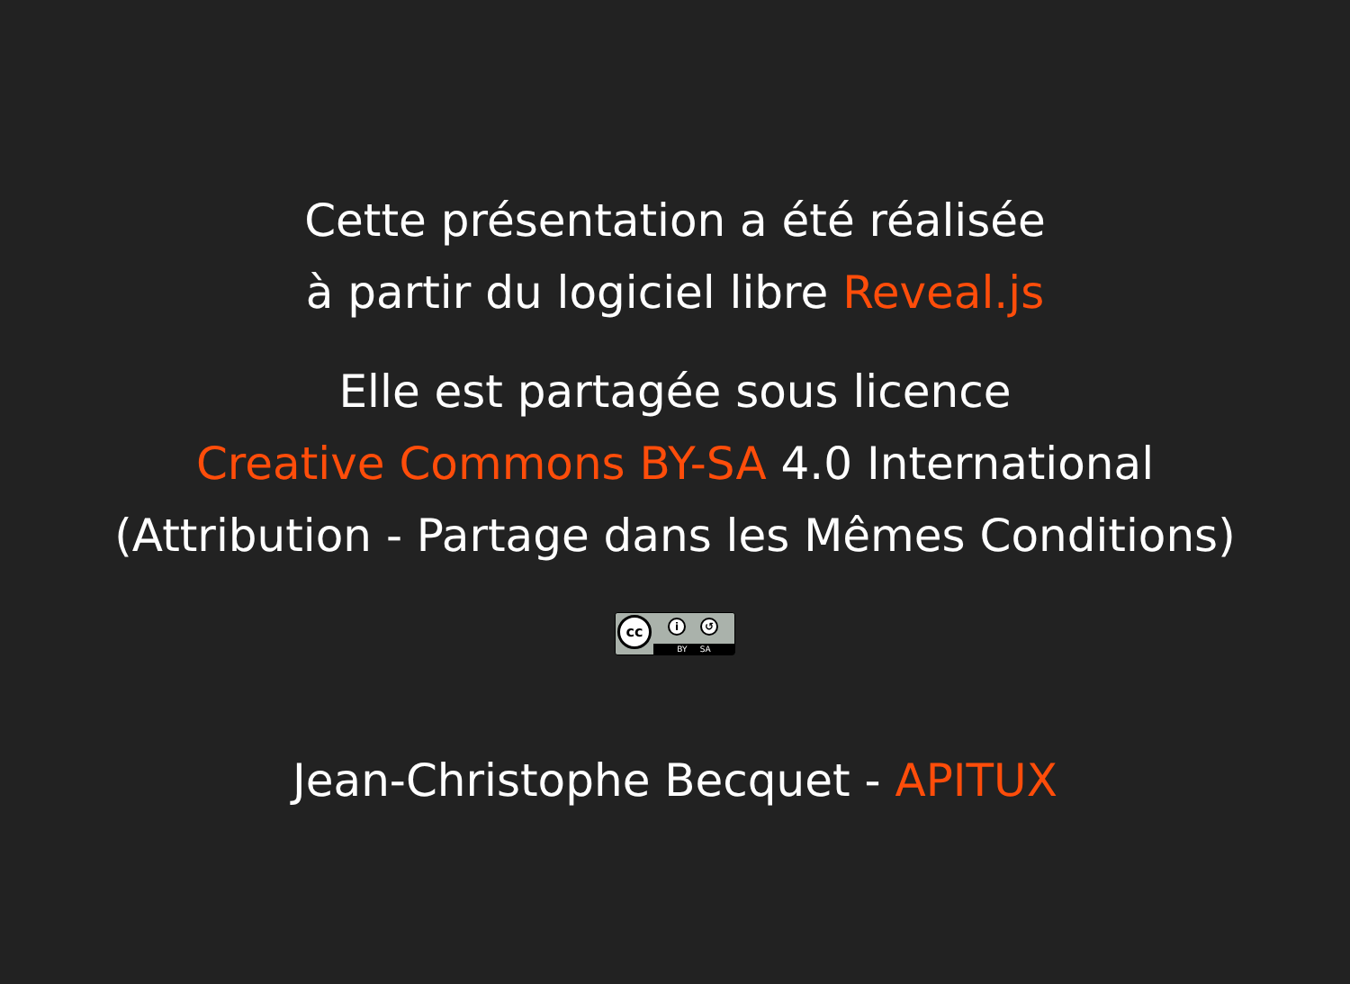Cette présentation a été réalisée
à partir du logiciel libre Reveal.js
Elle est partagée sous licence
Creative Commons BY-SA 4.0 International
(Attribution - Partage dans les Mêmes Conditions)
cc i ↺ BY SA
Jean-Christophe Becquet - APITUX